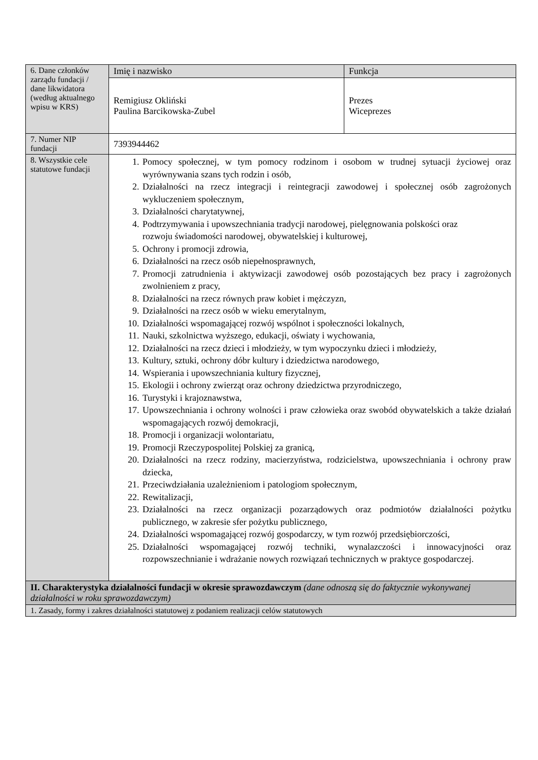| 6. Dane członków zarządu fundacji / dane likwidatora (według aktualnego wpisu w KRS) | Imię i nazwisko | Funkcja |
| | Remigiusz Okliński Paulina Barcikowska-Zubel | Prezes Wiceprezes |
| 7. Numer NIP fundacji | 7393944462 | |
| 8. Wszystkie cele statutowe fundacji | 1. Pomocy społecznej, w tym pomocy rodzinom i osobom w trudnej sytuacji życiowej oraz wyrównywania szans tych rodzin i osób, 2. Działalności na rzecz integracji i reintegracji zawodowej i społecznej osób zagrożonych wykluczeniem społecznym, 3. Działalności charytatywnej, 4. Podtrzymywania i upowszechniania tradycji narodowej, pielęgnowania polskości oraz rozwoju świadomości narodowej, obywatelskiej i kulturowej, 5. Ochrony i promocji zdrowia, 6. Działalności na rzecz osób niepełnosprawnych, 7. Promocji zatrudnienia i aktywizacji zawodowej osób pozostających bez pracy i zagrożonych zwolnieniem z pracy, 8. Działalności na rzecz równych praw kobiet i mężczyzn, 9. Działalności na rzecz osób w wieku emerytalnym, 10. Działalności wspomagającej rozwój wspólnot i społeczności lokalnych, 11. Nauki, szkolnictwa wyższego, edukacji, oświaty i wychowania, 12. Działalności na rzecz dzieci i młodzieży, w tym wypoczynku dzieci i młodzieży, 13. Kultury, sztuki, ochrony dóbr kultury i dziedzictwa narodowego, 14. Wspierania i upowszechniania kultury fizycznej, 15. Ekologii i ochrony zwierząt oraz ochrony dziedzictwa przyrodniczego, 16. Turystyki i krajoznawstwa, 17. Upowszechniania i ochrony wolności i praw człowieka oraz swobód obywatelskich a także działań wspomagających rozwój demokracji, 18. Promocji i organizacji wolontariatu, 19. Promocji Rzeczypospolitej Polskiej za granicą, 20. Działalności na rzecz rodziny, macierzyństwa, rodzicielstwa, upowszechniania i ochrony praw dziecka, 21. Przeciwdziałania uzależnieniom i patologiom społecznym, 22. Rewitalizacji, 23. Działalności na rzecz organizacji pozarządowych oraz podmiotów działalności pożytku publicznego, w zakresie sfer pożytku publicznego, 24. Działalności wspomagającej rozwój gospodarczy, w tym rozwój przedsiębiorczości, 25. Działalności wspomagającej rozwój techniki, wynalazczości i innowacyjności oraz rozpowszechnianie i wdrażanie nowych rozwiązań technicznych w praktyce gospodarczej. | |
| II. Charakterystyka działalności fundacji w okresie sprawozdawczym (dane odnoszą się do faktycznie wykonywanej działalności w roku sprawozdawczym) | | |
| 1. Zasady, formy i zakres działalności statutowej z podaniem realizacji celów statutowych | | |